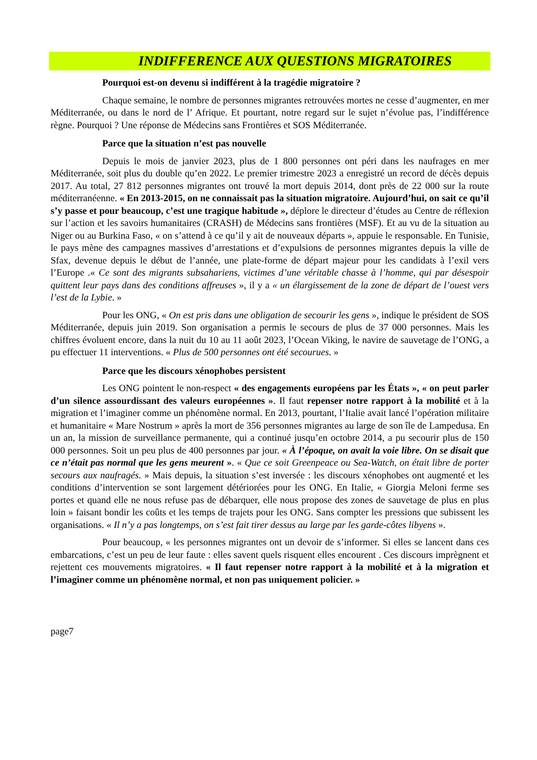INDIFFERENCE AUX QUESTIONS MIGRATOIRES
Pourquoi est-on devenu si indifférent à la tragédie migratoire ?
Chaque semaine, le nombre de personnes migrantes retrouvées mortes ne cesse d’augmenter, en mer Méditerranée, ou dans le nord de l’ Afrique. Et pourtant, notre regard sur le sujet n’évolue pas, l’indifférence règne. Pourquoi ? Une réponse de Médecins sans Frontières et SOS Méditerranée.
Parce que la situation n’est pas nouvelle
Depuis le mois de janvier 2023, plus de 1 800 personnes ont péri dans les naufrages en mer Méditerranée, soit plus du double qu’en 2022. Le premier trimestre 2023 a enregistré un record de décès depuis 2017. Au total, 27 812 personnes migrantes ont trouvé la mort depuis 2014, dont près de 22 000 sur la route méditerranéenne. « En 2013-2015, on ne connaissait pas la situation migratoire. Aujourd’hui, on sait ce qu’il s’y passe et pour beaucoup, c’est une tragique habitude », déplore le directeur d’études au Centre de réflexion sur l’action et les savoirs humanitaires (CRASH) de Médecins sans frontières (MSF). Et au vu de la situation au Niger ou au Burkina Faso, « on s’attend à ce qu’il y ait de nouveaux départs », appuie le responsable. En Tunisie, le pays mène des campagnes massives d’arrestations et d’expulsions de personnes migrantes depuis la ville de Sfax, devenue depuis le début de l’année, une plate-forme de départ majeur pour les candidats à l’exil vers l’Europe .« Ce sont des migrants subsahariens, victimes d’une véritable chasse à l’homme, qui par désespoir quittent leur pays dans des conditions affreuses », il y a « un élargissement de la zone de départ de l’ouest vers l’est de la Lybie. »
Pour les ONG, « On est pris dans une obligation de secourir les gens », indique le président de SOS Méditerranée, depuis juin 2019. Son organisation a permis le secours de plus de 37 000 personnes. Mais les chiffres évoluent encore, dans la nuit du 10 au 11 août 2023, l’Ocean Viking, le navire de sauvetage de l’ONG, a pu effectuer 11 interventions. « Plus de 500 personnes ont été secourues. »
Parce que les discours xénophobes persistent
Les ONG pointent le non-respect « des engagements européens par les États », « on peut parler d’un silence assourdissant des valeurs européennes ». Il faut repenser notre rapport à la mobilité et à la migration et l’imaginer comme un phénomène normal. En 2013, pourtant, l’Italie avait lancé l’opération militaire et humanitaire « Mare Nostrum » après la mort de 356 personnes migrantes au large de son île de Lampedusa. En un an, la mission de surveillance permanente, qui a continué jusqu’en octobre 2014, a pu secourir plus de 150 000 personnes. Soit un peu plus de 400 personnes par jour. « À l’époque, on avait la voie libre. On se disait que ce n’était pas normal que les gens meurent ». « Que ce soit Greenpeace ou Sea-Watch, on était libre de porter secours aux naufragés. » Mais depuis, la situation s’est inversée : les discours xénophobes ont augmenté et les conditions d’intervention se sont largement détériorées pour les ONG. En Italie, « Giorgia Meloni ferme ses portes et quand elle ne nous refuse pas de débarquer, elle nous propose des zones de sauvetage de plus en plus loin » faisant bondir les coûts et les temps de trajets pour les ONG. Sans compter les pressions que subissent les organisations. « Il n’y a pas longtemps, on s’est fait tirer dessus au large par les garde-côtes libyens ».
Pour beaucoup, « les personnes migrantes ont un devoir de s’informer. Si elles se lancent dans ces embarcations, c’est un peu de leur faute : elles savent quels risquent elles encourent . Ces discours imprègnent et rejettent ces mouvements migratoires. « Il faut repenser notre rapport à la mobilité et à la migration et l’imaginer comme un phénomène normal, et non pas uniquement policier. »
page7